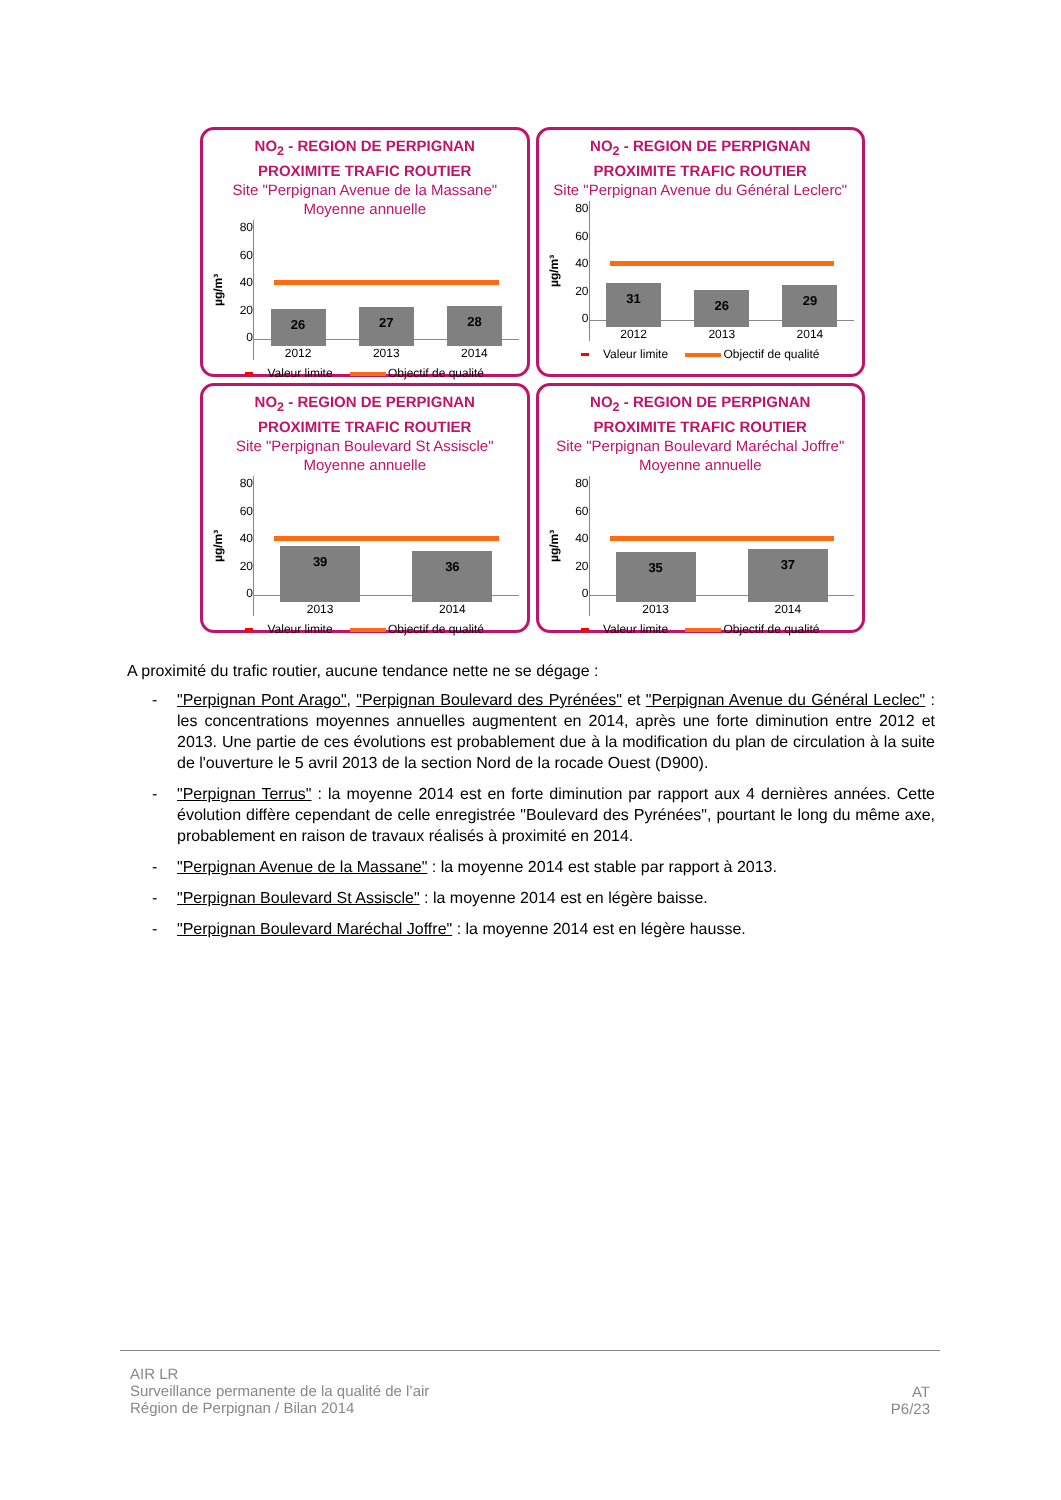NO<sub>2</sub> - REGION DE PERPIGNAN
PROXIMITE TRAFIC ROUTIER
Site "Perpignan Avenue de la Massane"
Moyenne annuelle
µg/m³
80
60
40
20
0
26
2012
27
2013
28
2014
Valeur limite Objectif de qualité
NO<sub>2</sub> - REGION DE PERPIGNAN
PROXIMITE TRAFIC ROUTIER
Site "Perpignan Avenue du Général Leclerc"
µg/m³
80
60
40
20
0
31
2012
26
2013
29
2014
Valeur limite Objectif de qualité
NO<sub>2</sub> - REGION DE PERPIGNAN
PROXIMITE TRAFIC ROUTIER
Site "Perpignan Boulevard St Assiscle"
Moyenne annuelle
µg/m³
80
60
40
20
0
39
2013
36
2014
Valeur limite Objectif de qualité
NO<sub>2</sub> - REGION DE PERPIGNAN
PROXIMITE TRAFIC ROUTIER
Site "Perpignan Boulevard Maréchal Joffre"
Moyenne annuelle
µg/m³
80
60
40
20
0
35
2013
37
2014
Valeur limite Objectif de qualité
A proximité du trafic routier, aucune tendance nette ne se dégage :
- "Perpignan Pont Arago", "Perpignan Boulevard des Pyrénées" et "Perpignan Avenue du Général Leclec" : les concentrations moyennes annuelles augmentent en 2014, après une forte diminution entre 2012 et 2013. Une partie de ces évolutions est probablement due à la modification du plan de circulation à la suite de l'ouverture le 5 avril 2013 de la section Nord de la rocade Ouest (D900).
- "Perpignan Terrus" : la moyenne 2014 est en forte diminution par rapport aux 4 dernières années. Cette évolution diffère cependant de celle enregistrée "Boulevard des Pyrénées", pourtant le long du même axe, probablement en raison de travaux réalisés à proximité en 2014.
- "Perpignan Avenue de la Massane" : la moyenne 2014 est stable par rapport à 2013.
- "Perpignan Boulevard St Assiscle" : la moyenne 2014 est en légère baisse.
- "Perpignan Boulevard Maréchal Joffre" : la moyenne 2014 est en légère hausse.
AIR LR
Surveillance permanente de la qualité de l’air
Région de Perpignan / Bilan 2014
AT
P6/23